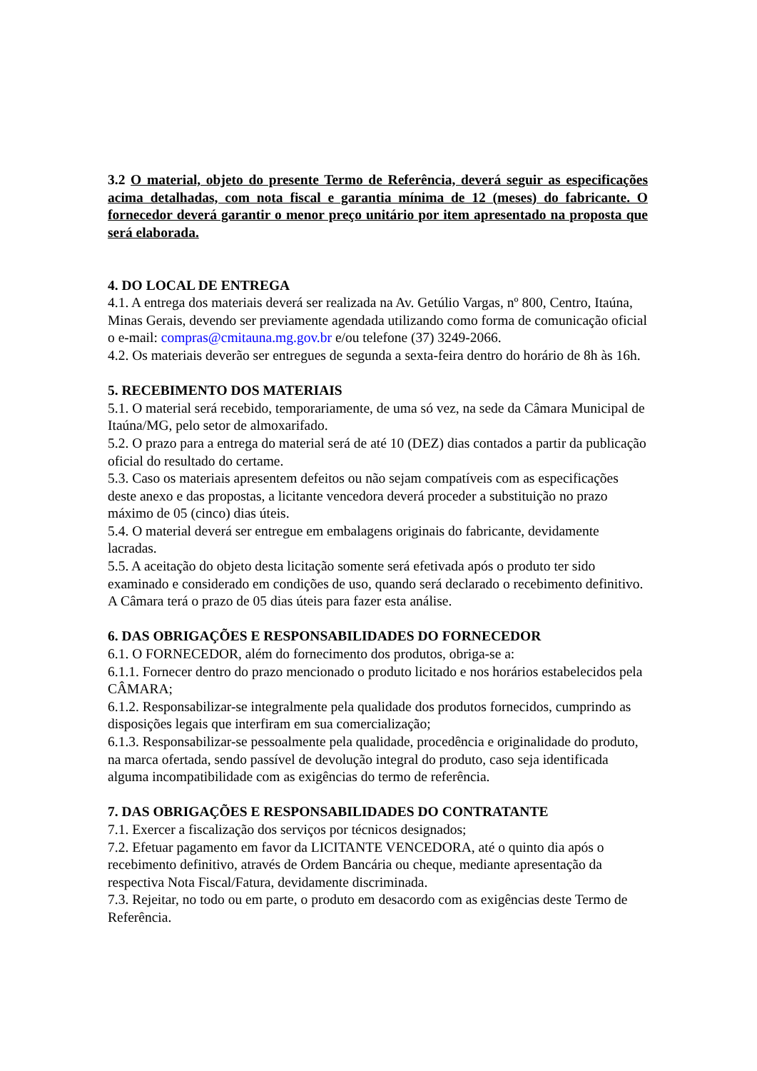3.2 O material, objeto do presente Termo de Referência, deverá seguir as especificações acima detalhadas, com nota fiscal e garantia mínima de 12 (meses) do fabricante. O fornecedor deverá garantir o menor preço unitário por item apresentado na proposta que será elaborada.
4. DO LOCAL DE ENTREGA
4.1. A entrega dos materiais deverá ser realizada na Av. Getúlio Vargas, nº 800, Centro, Itaúna, Minas Gerais, devendo ser previamente agendada utilizando como forma de comunicação oficial o e-mail: compras@cmitauna.mg.gov.br e/ou telefone (37) 3249-2066.
4.2. Os materiais deverão ser entregues de segunda a sexta-feira dentro do horário de 8h às 16h.
5. RECEBIMENTO DOS MATERIAIS
5.1. O material será recebido, temporariamente, de uma só vez, na sede da Câmara Municipal de Itaúna/MG, pelo setor de almoxarifado.
5.2. O prazo para a entrega do material será de até 10 (DEZ) dias contados a partir da publicação oficial do resultado do certame.
5.3. Caso os materiais apresentem defeitos ou não sejam compatíveis com as especificações deste anexo e das propostas, a licitante vencedora deverá proceder a substituição no prazo máximo de 05 (cinco) dias úteis.
5.4. O material deverá ser entregue em embalagens originais do fabricante, devidamente lacradas.
5.5. A aceitação do objeto desta licitação somente será efetivada após o produto ter sido examinado e considerado em condições de uso, quando será declarado o recebimento definitivo.
A Câmara terá o prazo de 05 dias úteis para fazer esta análise.
6. DAS OBRIGAÇÕES E RESPONSABILIDADES DO FORNECEDOR
6.1. O FORNECEDOR, além do fornecimento dos produtos, obriga-se a:
6.1.1. Fornecer dentro do prazo mencionado o produto licitado e nos horários estabelecidos pela CÂMARA;
6.1.2. Responsabilizar-se integralmente pela qualidade dos produtos fornecidos, cumprindo as disposições legais que interfiram em sua comercialização;
6.1.3. Responsabilizar-se pessoalmente pela qualidade, procedência e originalidade do produto, na marca ofertada, sendo passível de devolução integral do produto, caso seja identificada alguma incompatibilidade com as exigências do termo de referência.
7. DAS OBRIGAÇÕES E RESPONSABILIDADES DO CONTRATANTE
7.1. Exercer a fiscalização dos serviços por técnicos designados;
7.2. Efetuar pagamento em favor da LICITANTE VENCEDORA, até o quinto dia após o recebimento definitivo, através de Ordem Bancária ou cheque, mediante apresentação da respectiva Nota Fiscal/Fatura, devidamente discriminada.
7.3. Rejeitar, no todo ou em parte, o produto em desacordo com as exigências deste Termo de Referência.